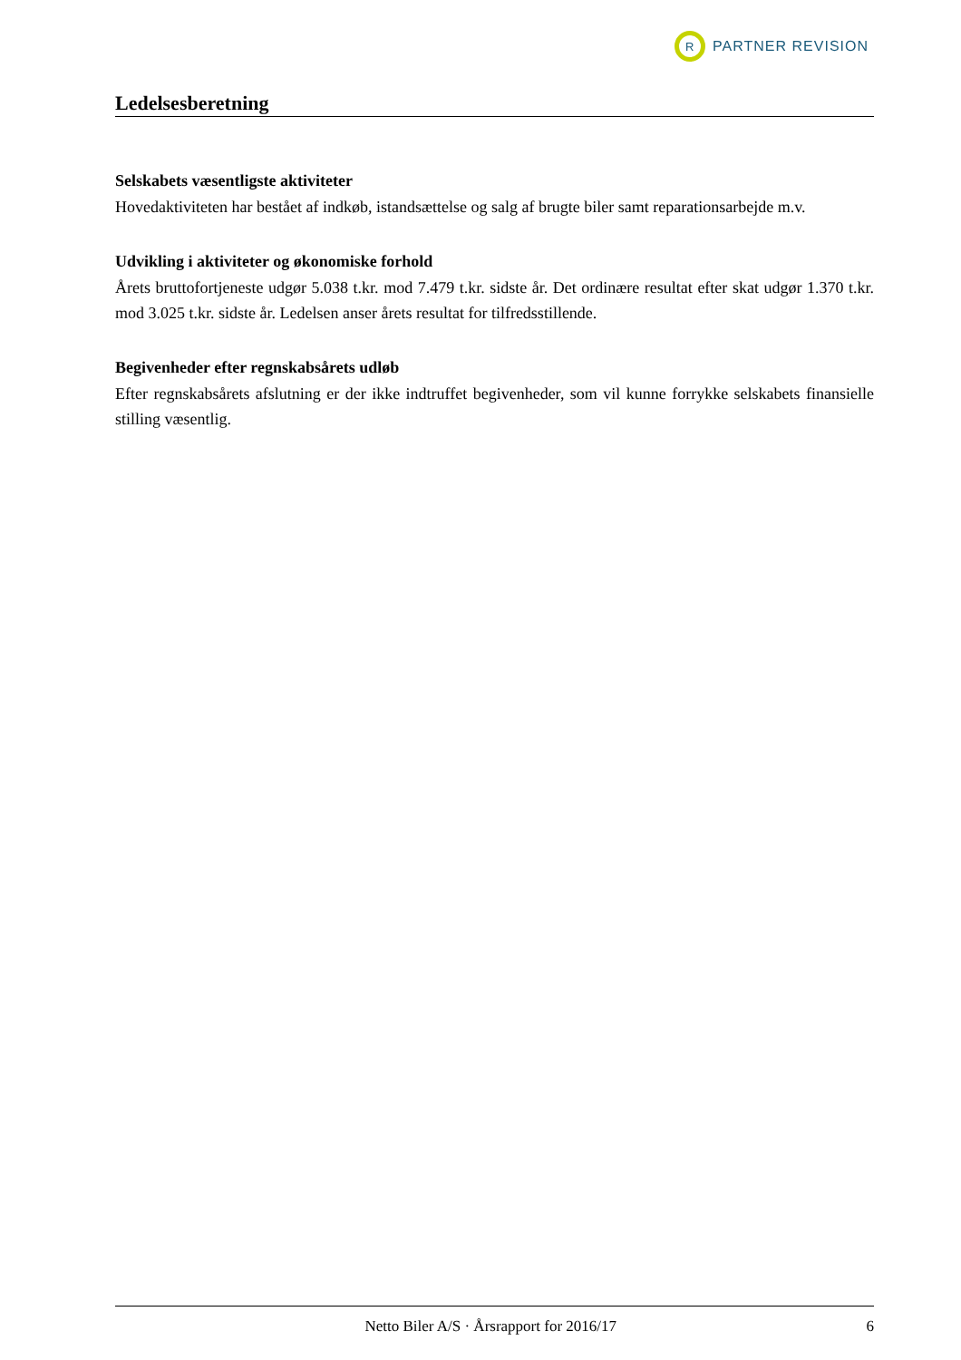R
PARTNER REVISION
Ledelsesberetning
Selskabets væsentligste aktiviteter
Hovedaktiviteten har bestået af indkøb, istandsættelse og salg af brugte biler samt reparationsarbejde m.v.
Udvikling i aktiviteter og økonomiske forhold
Årets bruttofortjeneste udgør 5.038 t.kr. mod 7.479 t.kr. sidste år. Det ordinære resultat efter skat udgør 1.370 t.kr. mod 3.025 t.kr. sidste år. Ledelsen anser årets resultat for tilfredsstillende.
Begivenheder efter regnskabsårets udløb
Efter regnskabsårets afslutning er der ikke indtruffet begivenheder, som vil kunne forrykke selskabets finansielle stilling væsentlig.
Netto Biler A/S · Årsrapport for 2016/17 6